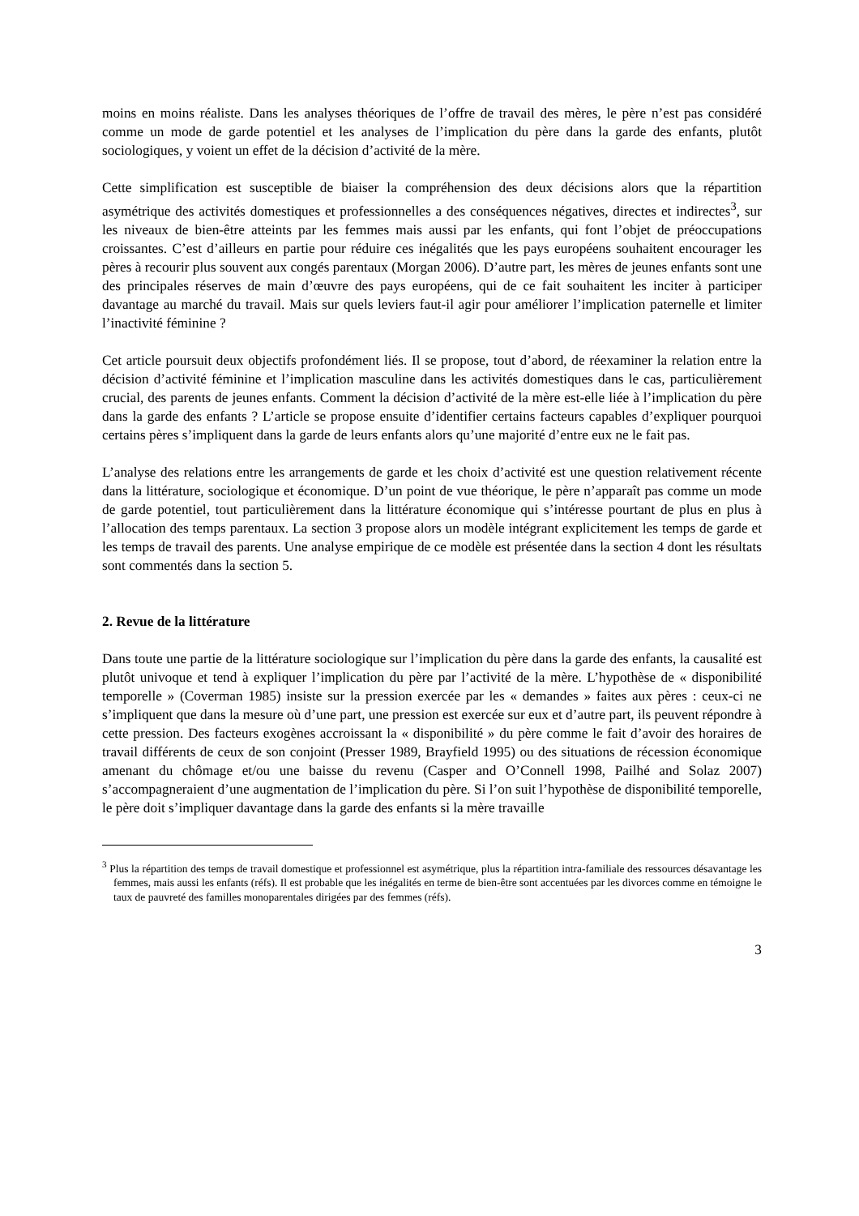moins en moins réaliste. Dans les analyses théoriques de l’offre de travail des mères, le père n’est pas considéré comme un mode de garde potentiel et les analyses de l’implication du père dans la garde des enfants, plutôt sociologiques, y voient un effet de la décision d’activité de la mère.
Cette simplification est susceptible de biaiser la compréhension des deux décisions alors que la répartition asymétrique des activités domestiques et professionnelles a des conséquences négatives, directes et indirectes<sup>3</sup>, sur les niveaux de bien-être atteints par les femmes mais aussi par les enfants, qui font l’objet de préoccupations croissantes. C’est d’ailleurs en partie pour réduire ces inégalités que les pays européens souhaitent encourager les pères à recourir plus souvent aux congés parentaux (Morgan 2006). D’autre part, les mères de jeunes enfants sont une des principales réserves de main d’œuvre des pays européens, qui de ce fait souhaitent les inciter à participer davantage au marché du travail. Mais sur quels leviers faut-il agir pour améliorer l’implication paternelle et limiter l’inactivité féminine ?
Cet article poursuit deux objectifs profondément liés. Il se propose, tout d’abord, de réexaminer la relation entre la décision d’activité féminine et l’implication masculine dans les activités domestiques dans le cas, particulièrement crucial, des parents de jeunes enfants. Comment la décision d’activité de la mère est-elle liée à l’implication du père dans la garde des enfants ? L’article se propose ensuite d’identifier certains facteurs capables d’expliquer pourquoi certains pères s’impliquent dans la garde de leurs enfants alors qu’une majorité d’entre eux ne le fait pas.
L’analyse des relations entre les arrangements de garde et les choix d’activité est une question relativement récente dans la littérature, sociologique et économique. D’un point de vue théorique, le père n’apparaît pas comme un mode de garde potentiel, tout particulièrement dans la littérature économique qui s’intéresse pourtant de plus en plus à l’allocation des temps parentaux. La section 3 propose alors un modèle intégrant explicitement les temps de garde et les temps de travail des parents. Une analyse empirique de ce modèle est présentée dans la section 4 dont les résultats sont commentés dans la section 5.
2. Revue de la littérature
Dans toute une partie de la littérature sociologique sur l’implication du père dans la garde des enfants, la causalité est plutôt univoque et tend à expliquer l’implication du père par l’activité de la mère. L’hypothèse de « disponibilité temporelle » (Coverman 1985) insiste sur la pression exercée par les « demandes » faites aux pères : ceux-ci ne s’impliquent que dans la mesure où d’une part, une pression est exercée sur eux et d’autre part, ils peuvent répondre à cette pression. Des facteurs exogènes accroissant la « disponibilité » du père comme le fait d’avoir des horaires de travail différents de ceux de son conjoint (Presser 1989, Brayfield 1995) ou des situations de récession économique amenant du chômage et/ou une baisse du revenu (Casper and O’Connell 1998, Pailhé and Solaz 2007) s’accompagneraient d’une augmentation de l’implication du père. Si l’on suit l’hypothèse de disponibilité temporelle, le père doit s’impliquer davantage dans la garde des enfants si la mère travaille
<sup>3</sup> Plus la répartition des temps de travail domestique et professionnel est asymétrique, plus la répartition intra-familiale des ressources désavantage les femmes, mais aussi les enfants (réfs). Il est probable que les inégalités en terme de bien-être sont accentuées par les divorces comme en témoigne le taux de pauvreté des familles monoparentales dirigées par des femmes (réfs).
3